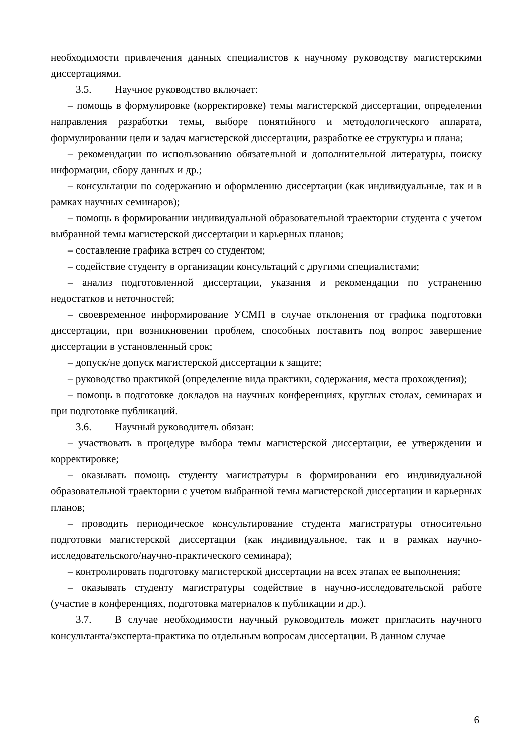необходимости привлечения данных специалистов к научному руководству магистерскими диссертациями.
3.5. Научное руководство включает:
– помощь в формулировке (корректировке) темы магистерской диссертации, определении направления разработки темы, выборе понятийного и методологического аппарата, формулировании цели и задач магистерской диссертации, разработке ее структуры и плана;
– рекомендации по использованию обязательной и дополнительной литературы, поиску информации, сбору данных и др.;
– консультации по содержанию и оформлению диссертации (как индивидуальные, так и в рамках научных семинаров);
– помощь в формировании индивидуальной образовательной траектории студента с учетом выбранной темы магистерской диссертации и карьерных планов;
– составление графика встреч со студентом;
– содействие студенту в организации консультаций с другими специалистами;
– анализ подготовленной диссертации, указания и рекомендации по устранению недостатков и неточностей;
– своевременное информирование УСМП в случае отклонения от графика подготовки диссертации, при возникновении проблем, способных поставить под вопрос завершение диссертации в установленный срок;
– допуск/не допуск магистерской диссертации к защите;
– руководство практикой (определение вида практики, содержания, места прохождения);
– помощь в подготовке докладов на научных конференциях, круглых столах, семинарах и при подготовке публикаций.
3.6. Научный руководитель обязан:
– участвовать в процедуре выбора темы магистерской диссертации, ее утверждении и корректировке;
– оказывать помощь студенту магистратуры в формировании его индивидуальной образовательной траектории с учетом выбранной темы магистерской диссертации и карьерных планов;
– проводить периодическое консультирование студента магистратуры относительно подготовки магистерской диссертации (как индивидуальное, так и в рамках научно-исследовательского/научно-практического семинара);
– контролировать подготовку магистерской диссертации на всех этапах ее выполнения;
– оказывать студенту магистратуры содействие в научно-исследовательской работе (участие в конференциях, подготовка материалов к публикации и др.).
3.7. В случае необходимости научный руководитель может пригласить научного консультанта/эксперта-практика по отдельным вопросам диссертации. В данном случае
6